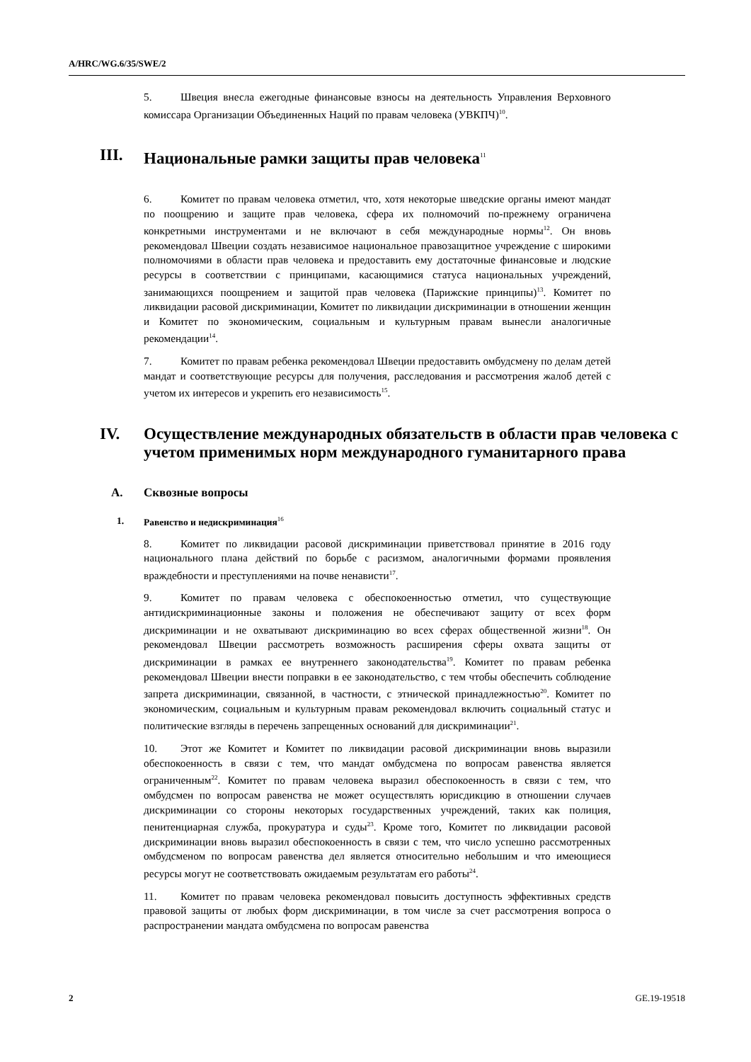A/HRC/WG.6/35/SWE/2
5. Швеция внесла ежегодные финансовые взносы на деятельность Управления Верховного комиссара Организации Объединенных Наций по правам человека (УВКПЧ)<sup>10</sup>.
III. Национальные рамки защиты прав человека<sup>11</sup>
6. Комитет по правам человека отметил, что, хотя некоторые шведские органы имеют мандат по поощрению и защите прав человека, сфера их полномочий по-прежнему ограничена конкретными инструментами и не включают в себя международные нормы<sup>12</sup>. Он вновь рекомендовал Швеции создать независимое национальное правозащитное учреждение с широкими полномочиями в области прав человека и предоставить ему достаточные финансовые и людские ресурсы в соответствии с принципами, касающимися статуса национальных учреждений, занимающихся поощрением и защитой прав человека (Парижские принципы)<sup>13</sup>. Комитет по ликвидации расовой дискриминации, Комитет по ликвидации дискриминации в отношении женщин и Комитет по экономическим, социальным и культурным правам вынесли аналогичные рекомендации<sup>14</sup>.
7. Комитет по правам ребенка рекомендовал Швеции предоставить омбудсмену по делам детей мандат и соответствующие ресурсы для получения, расследования и рассмотрения жалоб детей с учетом их интересов и укрепить его независимость<sup>15</sup>.
IV. Осуществление международных обязательств в области прав человека с учетом применимых норм международного гуманитарного права
A. Сквозные вопросы
1. Равенство и недискриминация<sup>16</sup>
8. Комитет по ликвидации расовой дискриминации приветствовал принятие в 2016 году национального плана действий по борьбе с расизмом, аналогичными формами проявления враждебности и преступлениями на почве ненависти<sup>17</sup>.
9. Комитет по правам человека с обеспокоенностью отметил, что существующие антидискриминационные законы и положения не обеспечивают защиту от всех форм дискриминации и не охватывают дискриминацию во всех сферах общественной жизни<sup>18</sup>. Он рекомендовал Швеции рассмотреть возможность расширения сферы охвата защиты от дискриминации в рамках ее внутреннего законодательства<sup>19</sup>. Комитет по правам ребенка рекомендовал Швеции внести поправки в ее законодательство, с тем чтобы обеспечить соблюдение запрета дискриминации, связанной, в частности, с этнической принадлежностью<sup>20</sup>. Комитет по экономическим, социальным и культурным правам рекомендовал включить социальный статус и политические взгляды в перечень запрещенных оснований для дискриминации<sup>21</sup>.
10. Этот же Комитет и Комитет по ликвидации расовой дискриминации вновь выразили обеспокоенность в связи с тем, что мандат омбудсмена по вопросам равенства является ограниченным<sup>22</sup>. Комитет по правам человека выразил обеспокоенность в связи с тем, что омбудсмен по вопросам равенства не может осуществлять юрисдикцию в отношении случаев дискриминации со стороны некоторых государственных учреждений, таких как полиция, пенитенциарная служба, прокуратура и суды<sup>23</sup>. Кроме того, Комитет по ликвидации расовой дискриминации вновь выразил обеспокоенность в связи с тем, что число успешно рассмотренных омбудсменом по вопросам равенства дел является относительно небольшим и что имеющиеся ресурсы могут не соответствовать ожидаемым результатам его работы<sup>24</sup>.
11. Комитет по правам человека рекомендовал повысить доступность эффективных средств правовой защиты от любых форм дискриминации, в том числе за счет рассмотрения вопроса о распространении мандата омбудсмена по вопросам равенства
2 GE.19-19518